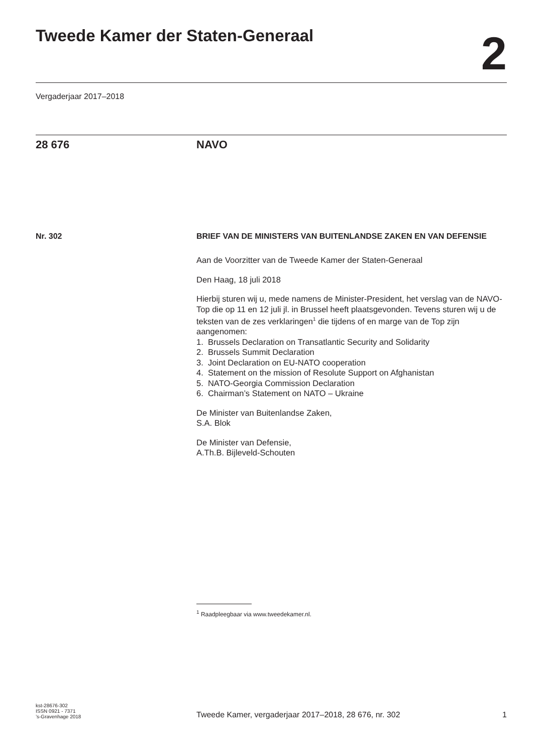Tweede Kamer der Staten-Generaal
2
Vergaderjaar 2017–2018
28 676 NAVO
Nr. 302
BRIEF VAN DE MINISTERS VAN BUITENLANDSE ZAKEN EN VAN DEFENSIE
Aan de Voorzitter van de Tweede Kamer der Staten-Generaal
Den Haag, 18 juli 2018
Hierbij sturen wij u, mede namens de Minister-President, het verslag van de NAVO-Top die op 11 en 12 juli jl. in Brussel heeft plaatsgevonden. Tevens sturen wij u de teksten van de zes verklaringen<sup>1</sup> die tijdens of en marge van de Top zijn aangenomen:
1. Brussels Declaration on Transatlantic Security and Solidarity
2. Brussels Summit Declaration
3. Joint Declaration on EU-NATO cooperation
4. Statement on the mission of Resolute Support on Afghanistan
5. NATO-Georgia Commission Declaration
6. Chairman’s Statement on NATO – Ukraine
De Minister van Buitenlandse Zaken,
S.A. Blok
De Minister van Defensie,
A.Th.B. Bijleveld-Schouten
<sup>1</sup> Raadpleegbaar via www.tweedekamer.nl.
kst-28676-302
ISSN 0921 - 7371
’s-Gravenhage 2018
Tweede Kamer, vergaderjaar 2017–2018, 28 676, nr. 302
1